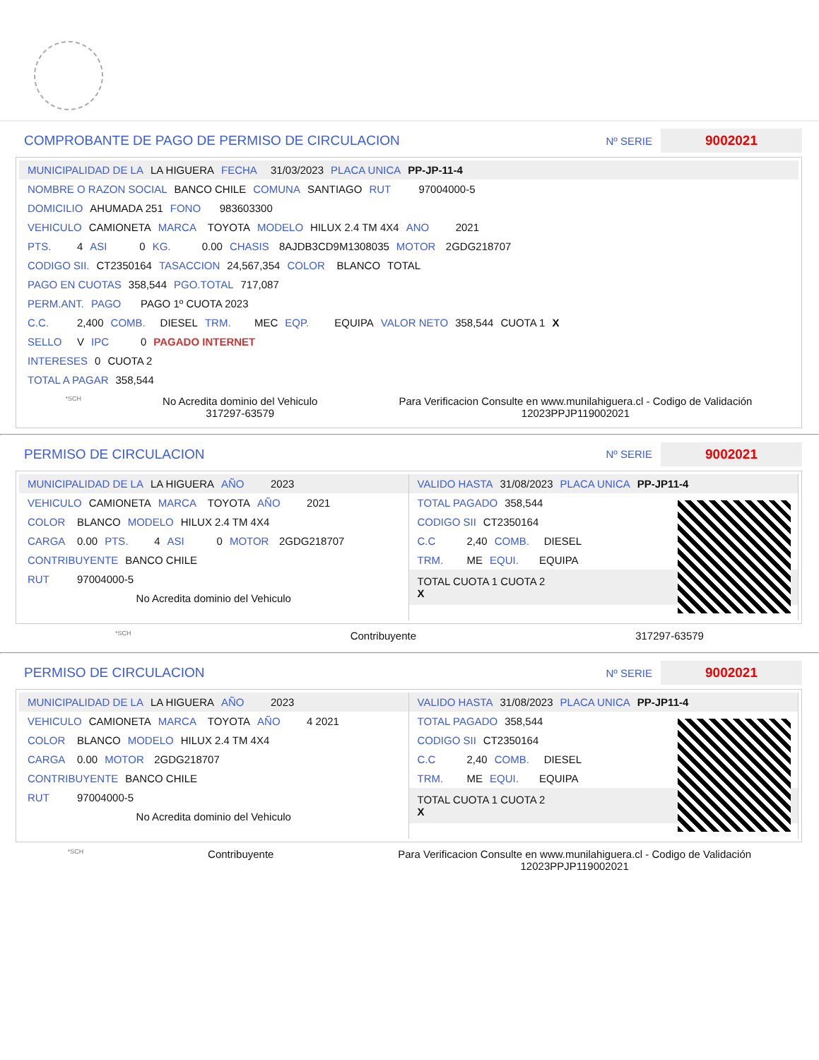COMPROBANTE DE PAGO DE PERMISO DE CIRCULACION
Nº SERIE
9002021
MUNICIPALIDAD DE LA LA HIGUERA FECHA 31/03/2023 PLACA UNICA PP-JP-11-4
NOMBRE O RAZON SOCIAL BANCO CHILE COMUNA SANTIAGO RUT 97004000-5
DOMICILIO AHUMADA 251 FONO 983603300
VEHICULO CAMIONETA MARCA TOYOTA MODELO HILUX 2.4 TM 4X4 ANO 2021
PTS. 4 ASI 0 KG. 0.00 CHASIS 8AJDB3CD9M1308035 MOTOR 2GDG218707
CODIGO SII. CT2350164 TASACCION 24,567,354 COLOR BLANCO TOTAL
PAGO EN CUOTAS 358,544 PGO.TOTAL 717,087
PERM.ANT. PAGO PAGO 1º CUOTA 2023
C.C. 2,400 COMB. DIESEL TRM. MEC EQP. EQUIPA VALOR NETO 358,544 CUOTA 1 X
SELLO V IPC 0 PAGADO INTERNET
INTERESES 0 CUOTA 2
TOTAL A PAGAR 358,544
*SCH
No Acredita dominio del Vehiculo
317297-63579
Para Verificacion Consulte en www.munilahiguera.cl - Codigo de Validación
12023PPJP119002021
PERMISO DE CIRCULACION
Nº SERIE
9002021
MUNICIPALIDAD DE LA LA HIGUERA AÑO 2023
VEHICULO CAMIONETA MARCA TOYOTA AÑO 2021
COLOR BLANCO MODELO HILUX 2.4 TM 4X4
CARGA 0.00 PTS. 4 ASI 0 MOTOR 2GDG218707
CONTRIBUYENTE BANCO CHILE
RUT 97004000-5
No Acredita dominio del Vehiculo
VALIDO HASTA 31/08/2023 PLACA UNICA PP-JP11-4
TOTAL PAGADO 358,544
CODIGO SII CT2350164
C.C 2,40 COMB. DIESEL
TRM. ME EQUI. EQUIPA
TOTAL CUOTA 1 CUOTA 2
X
*SCH
Contribuyente 317297-63579
PERMISO DE CIRCULACION
Nº SERIE
9002021
MUNICIPALIDAD DE LA LA HIGUERA AÑO 2023
VEHICULO CAMIONETA MARCA TOYOTA AÑO 4 2021
COLOR BLANCO MODELO HILUX 2.4 TM 4X4
CARGA 0.00 MOTOR 2GDG218707
CONTRIBUYENTE BANCO CHILE
RUT 97004000-5
No Acredita dominio del Vehiculo
VALIDO HASTA 31/08/2023 PLACA UNICA PP-JP11-4
TOTAL PAGADO 358,544
CODIGO SII CT2350164
C.C 2,40 COMB. DIESEL
TRM. ME EQUI. EQUIPA
TOTAL CUOTA 1 CUOTA 2
X
*SCH
Contribuyente Para Verificacion Consulte en www.munilahiguera.cl - Codigo de Validación
12023PPJP119002021